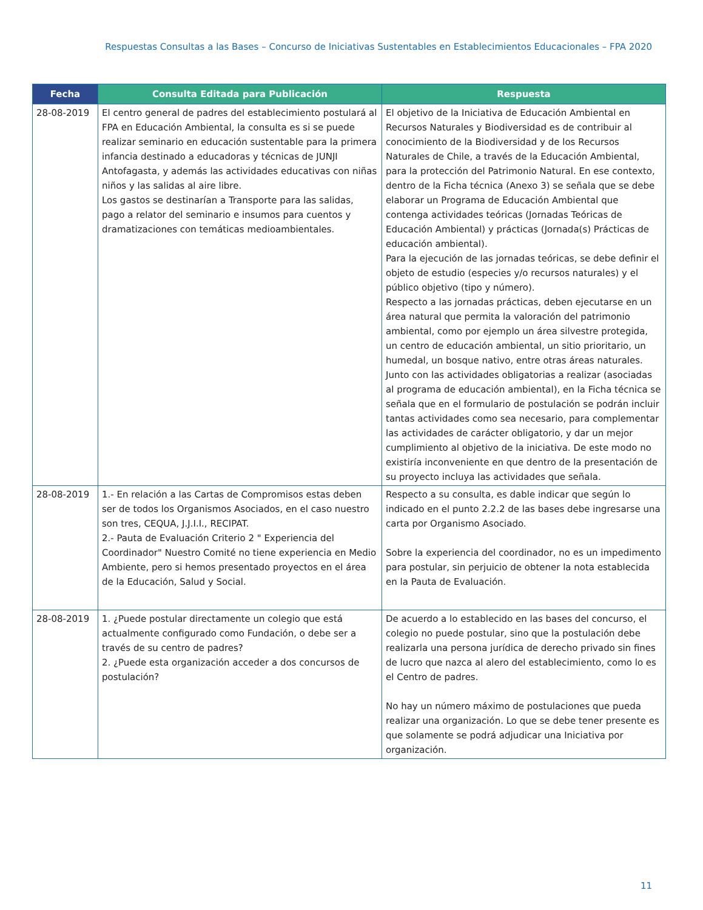Respuestas Consultas a las Bases – Concurso de Iniciativas Sustentables en Establecimientos Educacionales – FPA 2020
| Fecha | Consulta Editada para Publicación | Respuesta |
| --- | --- | --- |
| 28-08-2019 | El centro general de padres del establecimiento postulará al FPA en Educación Ambiental, la consulta es si se puede realizar seminario en educación sustentable para la primera infancia destinado a educadoras y técnicas de JUNJI Antofagasta, y además las actividades educativas con niñas niños y las salidas al aire libre. Los gastos se destinarían a Transporte para las salidas, pago a relator del seminario e insumos para cuentos y dramatizaciones con temáticas medioambientales. | El objetivo de la Iniciativa de Educación Ambiental en Recursos Naturales y Biodiversidad es de contribuir al conocimiento de la Biodiversidad y de los Recursos Naturales de Chile, a través de la Educación Ambiental, para la protección del Patrimonio Natural. En ese contexto, dentro de la Ficha técnica (Anexo 3) se señala que se debe elaborar un Programa de Educación Ambiental que contenga actividades teóricas (Jornadas Teóricas de Educación Ambiental) y prácticas (Jornada(s) Prácticas de educación ambiental). Para la ejecución de las jornadas teóricas, se debe definir el objeto de estudio (especies y/o recursos naturales) y el público objetivo (tipo y número). Respecto a las jornadas prácticas, deben ejecutarse en un área natural que permita la valoración del patrimonio ambiental, como por ejemplo un área silvestre protegida, un centro de educación ambiental, un sitio prioritario, un humedal, un bosque nativo, entre otras áreas naturales. Junto con las actividades obligatorias a realizar (asociadas al programa de educación ambiental), en la Ficha técnica se señala que en el formulario de postulación se podrán incluir tantas actividades como sea necesario, para complementar las actividades de carácter obligatorio, y dar un mejor cumplimiento al objetivo de la iniciativa. De este modo no existiría inconveniente en que dentro de la presentación de su proyecto incluya las actividades que señala. |
| 28-08-2019 | 1.- En relación a las Cartas de Compromisos estas deben ser de todos los Organismos Asociados, en el caso nuestro son tres, CEQUA, J.J.I.I., RECIPAT. 2.- Pauta de Evaluación Criterio 2 " Experiencia del Coordinador" Nuestro Comité no tiene experiencia en Medio Ambiente, pero si hemos presentado proyectos en el área de la Educación, Salud y Social. | Respecto a su consulta, es dable indicar que según lo indicado en el punto 2.2.2 de las bases debe ingresarse una carta por Organismo Asociado. Sobre la experiencia del coordinador, no es un impedimento para postular, sin perjuicio de obtener la nota establecida en la Pauta de Evaluación. |
| 28-08-2019 | 1. ¿Puede postular directamente un colegio que está actualmente configurado como Fundación, o debe ser a través de su centro de padres? 2. ¿Puede esta organización acceder a dos concursos de postulación? | De acuerdo a lo establecido en las bases del concurso, el colegio no puede postular, sino que la postulación debe realizarla una persona jurídica de derecho privado sin fines de lucro que nazca al alero del establecimiento, como lo es el Centro de padres. No hay un número máximo de postulaciones que pueda realizar una organización. Lo que se debe tener presente es que solamente se podrá adjudicar una Iniciativa por organización. |
11